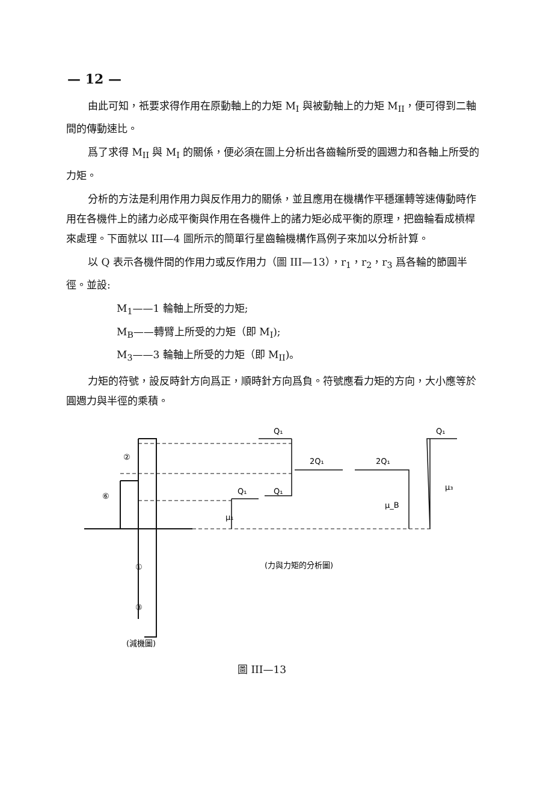— 12 —
由此可知，祇要求得作用在原動軸上的力矩 M<sub>I</sub> 與被動軸上的力矩 M<sub>II</sub>，便可得到二軸間的傳動速比。
爲了求得 M<sub>II</sub> 與 M<sub>I</sub> 的關係，便必須在圖上分析出各齒輪所受的圓週力和各軸上所受的力矩。
分析的方法是利用作用力與反作用力的關係，並且應用在機構作平穩運轉等速傳動時作用在各機件上的諸力必成平衡與作用在各機件上的諸力矩必成平衡的原理，把齒輪看成槓桿來處理。下面就以 III—4 圖所示的簡單行星齒輪機構作爲例子來加以分析計算。
以 Q 表示各機件間的作用力或反作用力（圖 III—13），r<sub>1</sub>，r<sub>2</sub>，r<sub>3</sub> 爲各輪的節圓半徑。並設:
M<sub>1</sub>——1 輪軸上所受的力矩;
M<sub>B</sub>——轉臂上所受的力矩（即 M<sub>I</sub>);
M<sub>3</sub>——3 輪軸上所受的力矩（即 M<sub>II</sub>)。
力矩的符號，設反時針方向爲正，順時針方向爲負。符號應看力矩的方向，大小應等於圓週力與半徑的乘積。
Q₁
Q₁
2Q₁
2Q₁
Q₁
Q₁
μ₃
μ_B
μ₁
②
⑥
①
③
(力與力矩的分析圖)
(減機圖)
圖 III—13